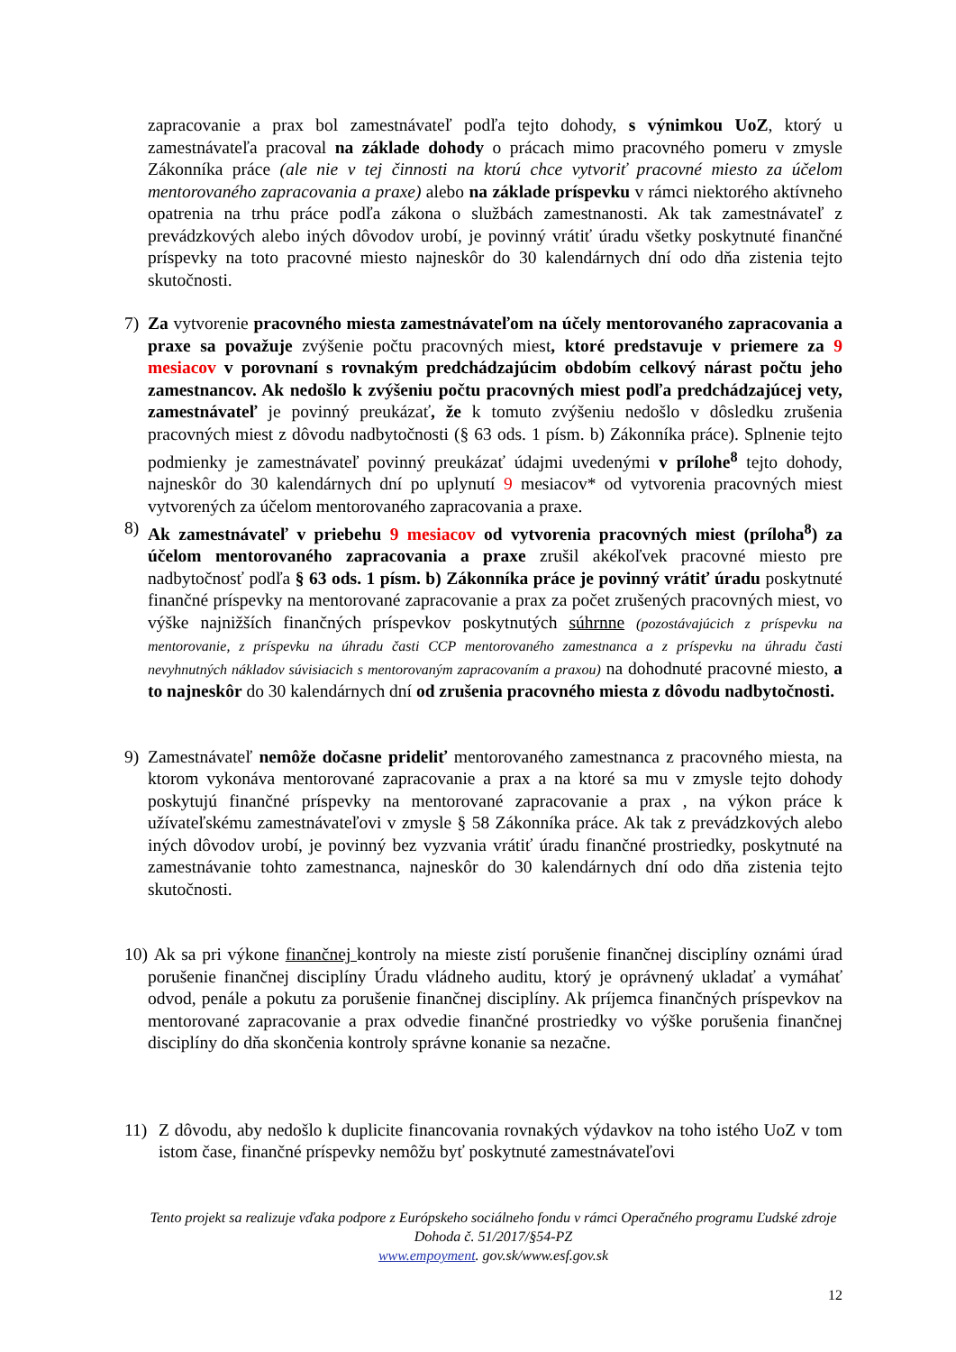zapracovanie a prax bol zamestnávateľ podľa tejto dohody, s výnimkou UoZ, ktorý u zamestnávateľa pracoval na základe dohody o prácach mimo pracovného pomeru v zmysle Zákonníka práce (ale nie v tej činnosti na ktorú chce vytvoriť pracovné miesto za účelom mentorovaného zapracovania a praxe) alebo na základe príspevku v rámci niektorého aktívneho opatrenia na trhu práce podľa zákona o službách zamestnanosti. Ak tak zamestnávateľ z prevádzkových alebo iných dôvodov urobí, je povinný vrátiť úradu všetky poskytnuté finančné príspevky na toto pracovné miesto najneskôr do 30 kalendárnych dní odo dňa zistenia tejto skutočnosti.
7) Za vytvorenie pracovného miesta zamestnávateľom na účely mentorovaného zapracovania a praxe sa považuje zvýšenie počtu pracovných miest, ktoré predstavuje v priemere za 9 mesiacov v porovnaní s rovnakým predchádzajúcim obdobím celkový nárast počtu jeho zamestnancov. Ak nedošlo k zvýšeniu počtu pracovných miest podľa predchádzajúcej vety, zamestnávateľ je povinný preukázať, že k tomuto zvýšeniu nedošlo v dôsledku zrušenia pracovných miest z dôvodu nadbytočnosti (§ 63 ods. 1 písm. b) Zákonníka práce). Splnenie tejto podmienky je zamestnávateľ povinný preukázať údajmi uvedenými v prílohe<sup>8</sup> tejto dohody, najneskôr do 30 kalendárnych dní po uplynutí 9 mesiacov* od vytvorenia pracovných miest vytvorených za účelom mentorovaného zapracovania a praxe.
8) Ak zamestnávateľ v priebehu 9 mesiacov od vytvorenia pracovných miest (príloha<sup>8</sup>) za účelom mentorovaného zapracovania a praxe zrušil akékoľvek pracovné miesto pre nadbytočnosť podľa § 63 ods. 1 písm. b) Zákonníka práce je povinný vrátiť úradu poskytnuté finančné príspevky na mentorované zapracovanie a prax za počet zrušených pracovných miest, vo výške najnižších finančných príspevkov poskytnutých súhrnne (pozostávajúcich z príspevku na mentorovanie, z príspevku na úhradu časti CCP mentorovaného zamestnanca a z príspevku na úhradu časti nevyhnutných nákladov súvisiacich s mentorovaným zapracovaním a praxou) na dohodnuté pracovné miesto, a to najneskôr do 30 kalendárnych dní od zrušenia pracovného miesta z dôvodu nadbytočnosti.
9) Zamestnávateľ nemôže dočasne prideliť mentorovaného zamestnanca z pracovného miesta, na ktorom vykonáva mentorované zapracovanie a prax a na ktoré sa mu v zmysle tejto dohody poskytujú finančné príspevky na mentorované zapracovanie a prax , na výkon práce k užívateľskému zamestnávateľovi v zmysle § 58 Zákonníka práce. Ak tak z prevádzkových alebo iných dôvodov urobí, je povinný bez vyzvania vrátiť úradu finančné prostriedky, poskytnuté na zamestnávanie tohto zamestnanca, najneskôr do 30 kalendárnych dní odo dňa zistenia tejto skutočnosti.
10)
Ak sa pri výkone finančnej kontroly na mieste zistí porušenie finančnej disciplíny oznámi úrad porušenie finančnej disciplíny Úradu vládneho auditu, ktorý je oprávnený ukladať a vymáhať odvod, penále a pokutu za porušenie finančnej disciplíny. Ak príjemca finančných príspevkov na mentorované zapracovanie a prax odvedie finančné prostriedky vo výške porušenia finančnej disciplíny do dňa skončenia kontroly správne konanie sa nezačne.
11) Z dôvodu, aby nedošlo k duplicite financovania rovnakých výdavkov na toho istého UoZ v tom istom čase, finančné príspevky nemôžu byť poskytnuté zamestnávateľovi
Tento projekt sa realizuje vďaka podpore z Európskeho sociálneho fondu v rámci Operačného programu Ľudské zdroje
Dohoda č. 51/2017/§54-PZ
www.empoyment. gov.sk/www.esf.gov.sk
12